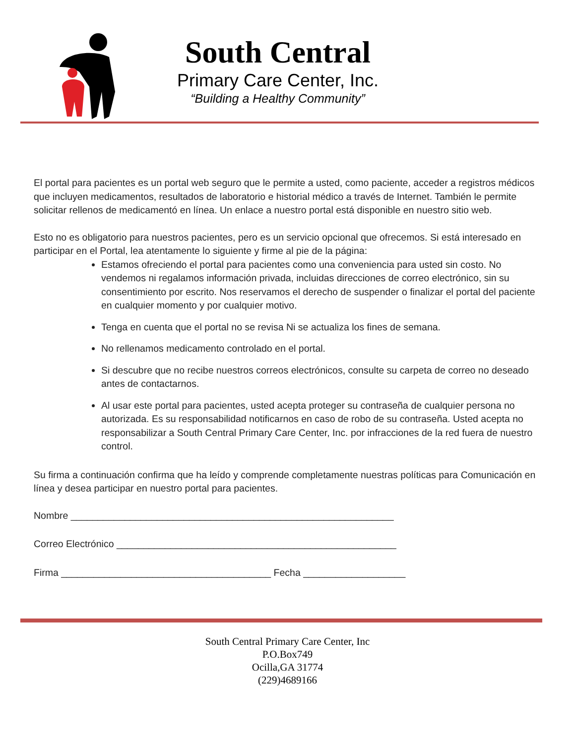South Central
Primary Care Center, Inc.
“Building a Healthy Community”
El portal para pacientes es un portal web seguro que le permite a usted, como paciente, acceder a registros médicos que incluyen medicamentos, resultados de laboratorio e historial médico a través de Internet. También le permite solicitar rellenos de medicamentó en línea. Un enlace a nuestro portal está disponible en nuestro sitio web.
Esto no es obligatorio para nuestros pacientes, pero es un servicio opcional que ofrecemos. Si está interesado en participar en el Portal, lea atentamente lo siguiente y firme al pie de la página:
Estamos ofreciendo el portal para pacientes como una conveniencia para usted sin costo. No vendemos ni regalamos información privada, incluidas direcciones de correo electrónico, sin su consentimiento por escrito. Nos reservamos el derecho de suspender o finalizar el portal del paciente en cualquier momento y por cualquier motivo.
Tenga en cuenta que el portal no se revisa Ni se actualiza los fines de semana.
No rellenamos medicamento controlado en el portal.
Si descubre que no recibe nuestros correos electrónicos, consulte su carpeta de correo no deseado antes de contactarnos.
Al usar este portal para pacientes, usted acepta proteger su contraseña de cualquier persona no autorizada. Es su responsabilidad notificarnos en caso de robo de su contraseña. Usted acepta no responsabilizar a South Central Primary Care Center, Inc. por infracciones de la red fuera de nuestro control.
Su firma a continuación confirma que ha leído y comprende completamente nuestras políticas para Comunicación en línea y desea participar en nuestro portal para pacientes.
Nombre ____________________________________________________________
Correo Electrónico ____________________________________________________
Firma _______________________________________ Fecha ___________________
South Central Primary Care Center, Inc
P.O.Box749
Ocilla,GA 31774
(229)4689166